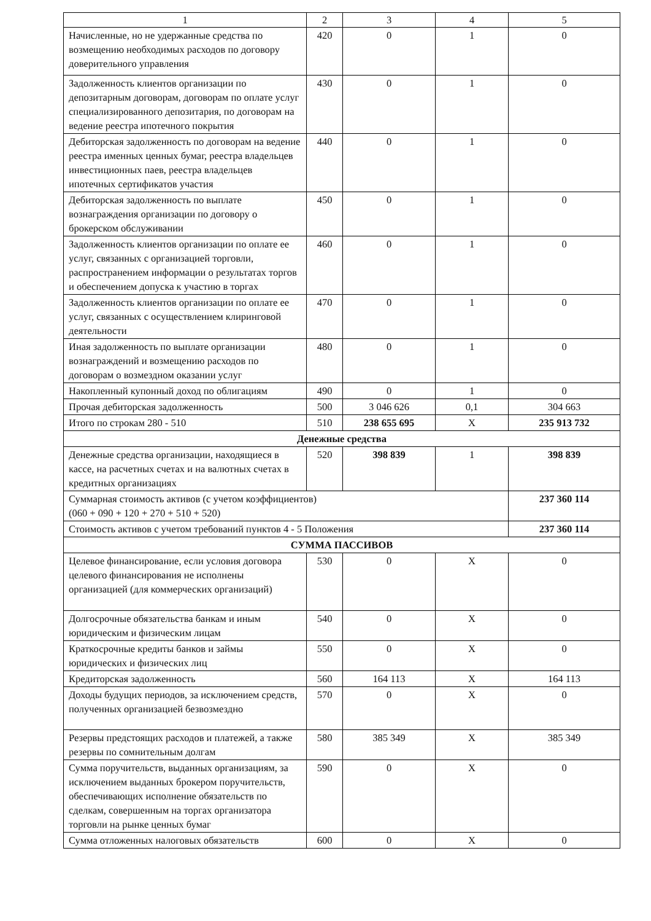| 1 | 2 | 3 | 4 | 5 |
| --- | --- | --- | --- | --- |
| Начисленные, но не удержанные средства по возмещению необходимых расходов по договору доверительного управления | 420 | 0 | 1 | 0 |
| Задолженность клиентов организации по депозитарным договорам, договорам по оплате услуг специализированного депозитария, по договорам на ведение реестра ипотечного покрытия | 430 | 0 | 1 | 0 |
| Дебиторская задолженность по договорам на ведение реестра именных ценных бумаг, реестра владельцев инвестиционных паев, реестра владельцев ипотечных сертификатов участия | 440 | 0 | 1 | 0 |
| Дебиторская задолженность по выплате вознаграждения организации по договору о брокерском обслуживании | 450 | 0 | 1 | 0 |
| Задолженность клиентов организации по оплате ее услуг, связанных с организацией торговли, распространением информации о результатах торгов и обеспечением допуска к участию в торгах | 460 | 0 | 1 | 0 |
| Задолженность клиентов организации по оплате ее услуг, связанных с осуществлением клиринговой деятельности | 470 | 0 | 1 | 0 |
| Иная задолженность по выплате организации вознаграждений и возмещению расходов по договорам о возмездном оказании услуг | 480 | 0 | 1 | 0 |
| Накопленный купонный доход по облигациям | 490 | 0 | 1 | 0 |
| Прочая дебиторская задолженность | 500 | 3 046 626 | 0,1 | 304 663 |
| Итого по строкам 280 - 510 | 510 | 238 655 695 | X | 235 913 732 |
| Денежные средства | | | | |
| Денежные средства организации, находящиеся в кассе, на расчетных счетах и на валютных счетах в кредитных организациях | 520 | 398 839 | 1 | 398 839 |
| Суммарная стоимость активов (с учетом коэффициентов) (060 + 090 + 120 + 270 + 510 + 520) | | | | 237 360 114 |
| Стоимость активов с учетом требований пунктов 4 - 5 Положения | | | | 237 360 114 |
| СУММА ПАССИВОВ | | | | |
| Целевое финансирование, если условия договора целевого финансирования не исполнены организацией (для коммерческих организаций) | 530 | 0 | X | 0 |
| Долгосрочные обязательства банкам и иным юридическим и физическим лицам | 540 | 0 | X | 0 |
| Краткосрочные кредиты банков и займы юридических и физических лиц | 550 | 0 | X | 0 |
| Кредиторская задолженность | 560 | 164 113 | X | 164 113 |
| Доходы будущих периодов, за исключением средств, полученных организацией безвозмездно | 570 | 0 | X | 0 |
| Резервы предстоящих расходов и платежей, а также резервы по сомнительным долгам | 580 | 385 349 | X | 385 349 |
| Сумма поручительств, выданных организациям, за исключением выданных брокером поручительств, обеспечивающих исполнение обязательств по сделкам, совершенным на торгах организатора торговли на рынке ценных бумаг | 590 | 0 | X | 0 |
| Сумма отложенных налоговых обязательств | 600 | 0 | X | 0 |